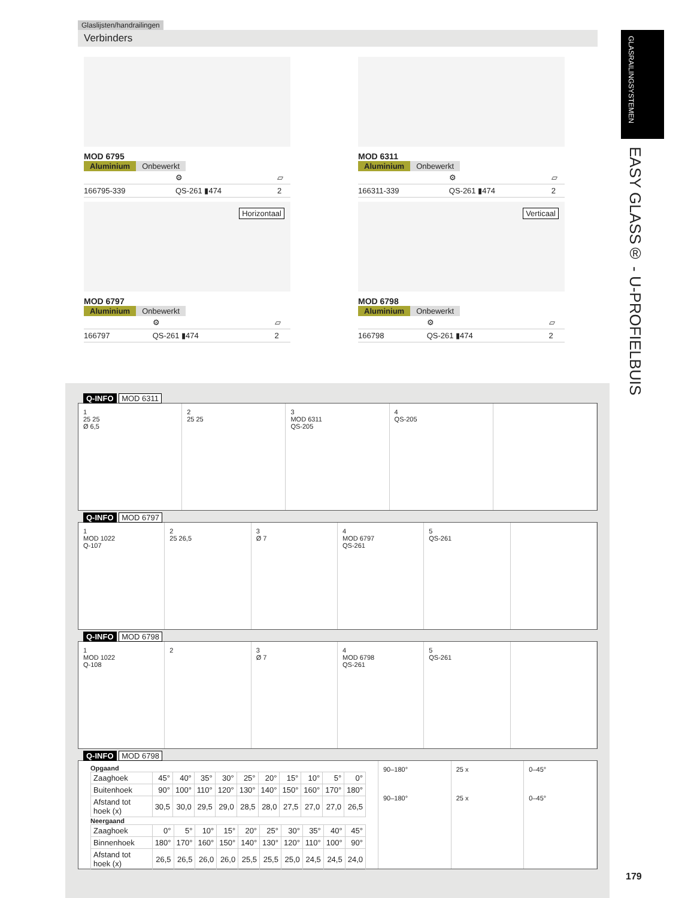Glaslijsten/handrailingen
Verbinders
GLASRAILINGSYSTEMEN
EASY GLASS® - U-PROFIELBUIS
MOD 6795
Aluminium Onbewerkt
| | ⚙ | ▱ |
| 166795-339 | QS-261 ▮474 | 2 |
MOD 6311
Aluminium Onbewerkt
| | ⚙ | ▱ |
| 166311-339 | QS-261 ▮474 | 2 |
Horizontaal
MOD 6797
Aluminium Onbewerkt
| | ⚙ | ▱ |
| 166797 | QS-261 ▮474 | 2 |
Verticaal
MOD 6798
Aluminium Onbewerkt
| | ⚙ | ▱ |
| 166798 | QS-261 ▮474 | 2 |
Q-INFO MOD 6311
1
25 25
Ø 6,5
2
25 25
3
MOD 6311
QS-205
4
QS-205
Q-INFO MOD 6797
1
MOD 1022
Q-107
2
25 26,5
3
Ø 7
4
MOD 6797
QS-261
5
QS-261
Q-INFO MOD 6798
1
MOD 1022
Q-108
2 3
Ø 7
4
MOD 6798
QS-261
5
QS-261
Q-INFO MOD 6798
Opgaand
| Zaaghoek | 45° | 40° | 35° | 30° | 25° | 20° | 15° | 10° | 5° | 0° |
| Buitenhoek | 90° | 100° | 110° | 120° | 130° | 140° | 150° | 160° | 170° | 180° |
| Afstand tot hoek (x) | 30,5 | 30,0 | 29,5 | 29,0 | 28,5 | 28,0 | 27,5 | 27,0 | 27,0 | 26,5 |
Neergaand
| Zaaghoek | 0° | 5° | 10° | 15° | 20° | 25° | 30° | 35° | 40° | 45° |
| Binnenhoek | 180° | 170° | 160° | 150° | 140° | 130° | 120° | 110° | 100° | 90° |
| Afstand tot hoek (x) | 26,5 | 26,5 | 26,0 | 26,0 | 25,5 | 25,5 | 25,0 | 24,5 | 24,5 | 24,0 |
90–180°
90–180°
25 x
25 x
0–45°
0–45°
179